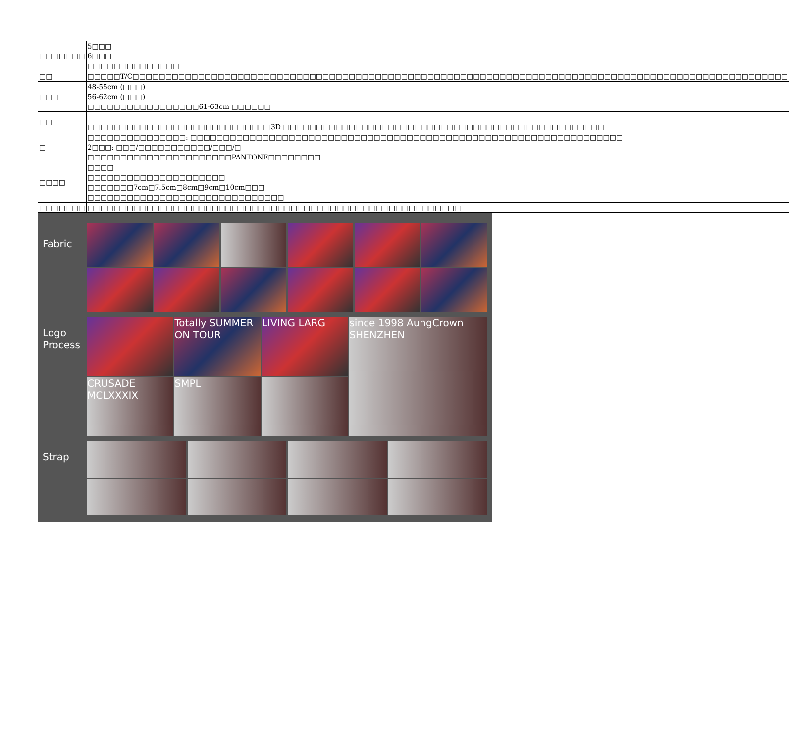| □□□□□□□ | 5□□□ 6□□□ □□□□□□□□□□□□□□ |
| □□ | □□□□□T/C□□□□□□□□□□□□□□□□□□□□□□□□□□□□□□□□□□□□□□□□□□□□□□□□□□□□□□□□□□□□□□□□□□□□□□□□□□□□□□□□□□□□□□□□□□□□□□□□□□□□ |
| □□□ | 48-55cm (□□□) 56-62cm (□□□) □□□□□□□□□□□□□□□□□61-63cm □□□□□□ |
| □□ | □□□□□□□□□□□□□□□□□□□□□□□□□□□□3D □□□□□□□□□□□□□□□□□□□□□□□□□□□□□□□□□□□□□□□□□□□□□□□□□ |
| □ | □□□□□□□□□□□□□□□: □□□□□□□□□□□□□□□□□□□□□□□□□□□□□□□□□□□□□□□□□□□□□□□□□□□□□□□□□□□□□□□□□□ 2□□□: □□□/□□□□□□□□□□□/□□□/□ □□□□□□□□□□□□□□□□□□□□□□PANTONE□□□□□□□□ |
| □□□□ | □□□□ □□□□□□□□□□□□□□□□□□□□□ □□□□□□□7cm□7.5cm□8cm□9cm□10cm□□□ □□□□□□□□□□□□□□□□□□□□□□□□□□□□□□ |
| □□□□□□□ | □□□□□□□□□□□□□□□□□□□□□□□□□□□□□□□□□□□□□□□□□□□□□□□□□□□□□□□□□ |
Fabric
Logo
Process
Totally SUMMER ON TOUR
LIVING LARG
since 1998 AungCrown SHENZHEN
CRUSADE MCLXXXIX
SMPL
Strap